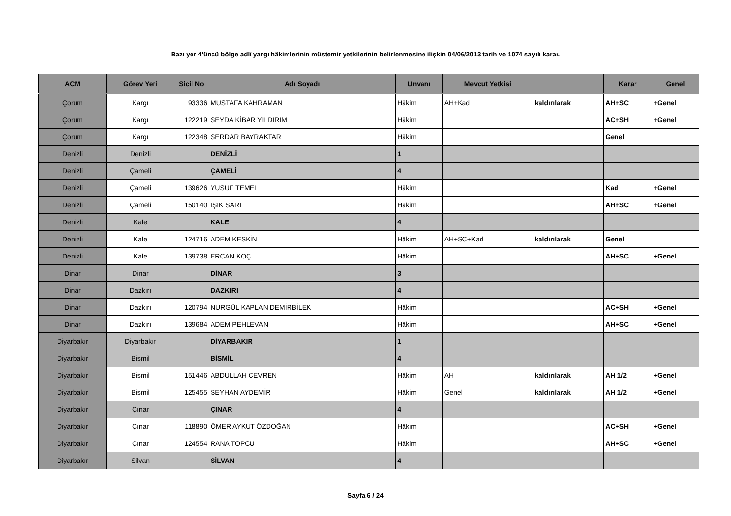Bazı yer 4'üncü bölge adlî yargı hâkimlerinin müstemir yetkilerinin belirlenmesine ilişkin 04/06/2013 tarih ve 1074 sayılı karar.
| ACM | Görev Yeri | Sicil No | Adı Soyadı | Unvanı | Mevcut Yetkisi | | Karar | Genel |
| --- | --- | --- | --- | --- | --- | --- | --- | --- |
| Çorum | Kargı | 93336 | MUSTAFA KAHRAMAN | Hâkim | AH+Kad | kaldırılarak | AH+SC | +Genel |
| Çorum | Kargı | 122219 | SEYDA KİBAR YILDIRIM | Hâkim | | | AC+SH | +Genel |
| Çorum | Kargı | 122348 | SERDAR BAYRAKTAR | Hâkim | | | Genel | |
| Denizli | Denizli | | DENİZLİ | 1 | | | | |
| Denizli | Çameli | | ÇAMELİ | 4 | | | | |
| Denizli | Çameli | 139626 | YUSUF TEMEL | Hâkim | | | Kad | +Genel |
| Denizli | Çameli | 150140 | IŞIK SARI | Hâkim | | | AH+SC | +Genel |
| Denizli | Kale | | KALE | 4 | | | | |
| Denizli | Kale | 124716 | ADEM KESKİN | Hâkim | AH+SC+Kad | kaldırılarak | Genel | |
| Denizli | Kale | 139738 | ERCAN KOÇ | Hâkim | | | AH+SC | +Genel |
| Dinar | Dinar | | DİNAR | 3 | | | | |
| Dinar | Dazkırı | | DAZKIRI | 4 | | | | |
| Dinar | Dazkırı | 120794 | NURGÜL KAPLAN DEMİRBİLEK | Hâkim | | | AC+SH | +Genel |
| Dinar | Dazkırı | 139684 | ADEM PEHLEVAN | Hâkim | | | AH+SC | +Genel |
| Diyarbakır | Diyarbakır | | DİYARBAKIR | 1 | | | | |
| Diyarbakır | Bismil | | BİSMİL | 4 | | | | |
| Diyarbakır | Bismil | 151446 | ABDULLAH CEVREN | Hâkim | AH | kaldırılarak | AH 1/2 | +Genel |
| Diyarbakır | Bismil | 125455 | SEYHAN AYDEMİR | Hâkim | Genel | kaldırılarak | AH 1/2 | +Genel |
| Diyarbakır | Çınar | | ÇINAR | 4 | | | | |
| Diyarbakır | Çınar | 118890 | ÖMER AYKUT ÖZDOĞAN | Hâkim | | | AC+SH | +Genel |
| Diyarbakır | Çınar | 124554 | RANA TOPCU | Hâkim | | | AH+SC | +Genel |
| Diyarbakır | Silvan | | SİLVAN | 4 | | | | |
Sayfa 6 / 24